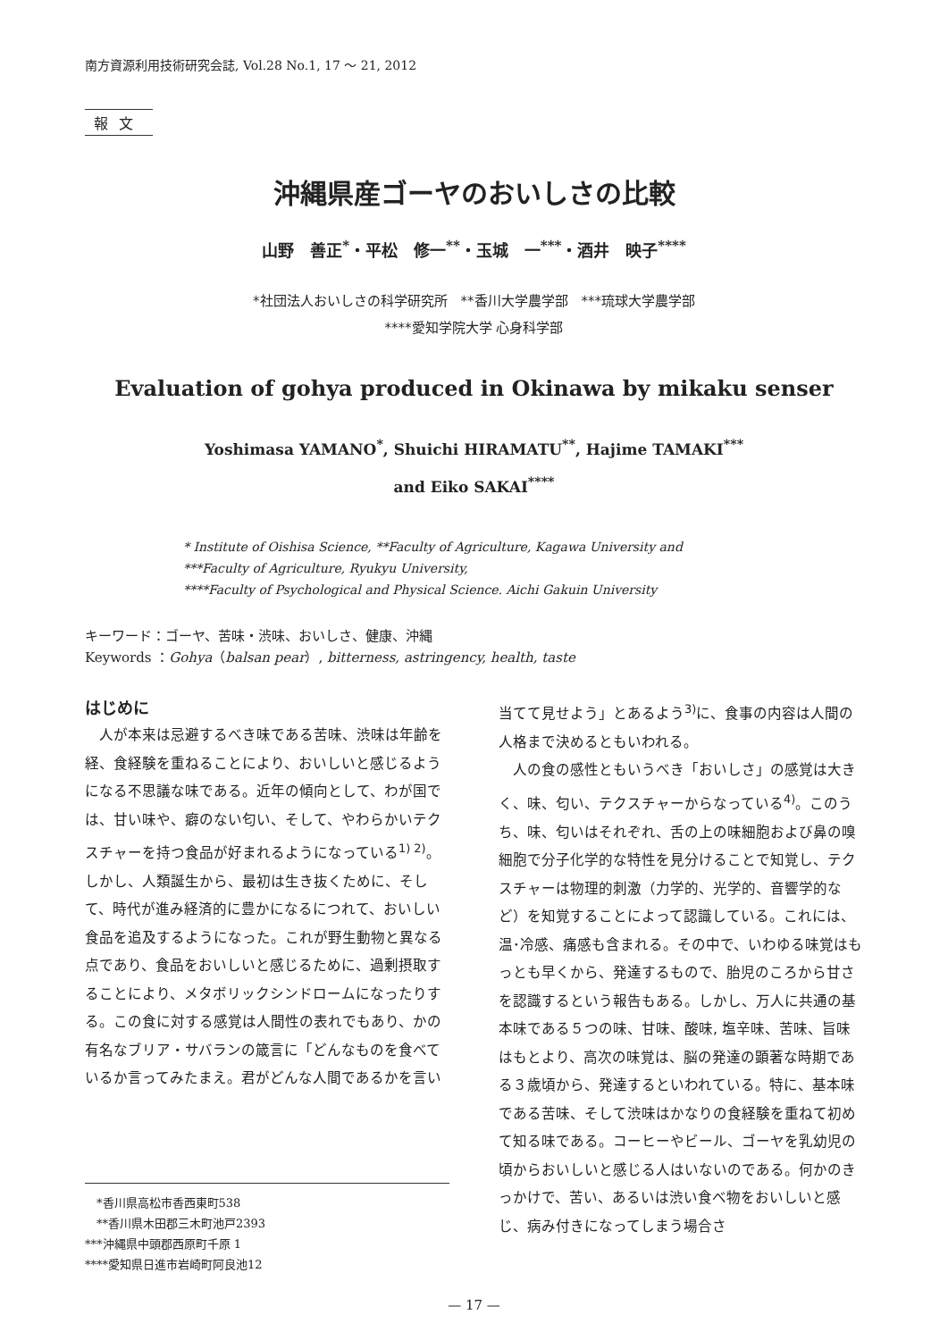南方資源利用技術研究会誌, Vol.28 No.1, 17 ～ 21, 2012
報文
沖縄県産ゴーヤのおいしさの比較
山野　善正<sup>*</sup>・平松　修一<sup>**</sup>・玉城　一<sup>***</sup>・酒井　映子<sup>****</sup>
*社団法人おいしさの科学研究所　**香川大学農学部　***琉球大学農学部
****愛知学院大学 心身科学部
Evaluation of gohya produced in Okinawa by mikaku senser
Yoshimasa YAMANO<sup>*</sup>, Shuichi HIRAMATU<sup>**</sup>, Hajime TAMAKI<sup>***</sup>
and Eiko SAKAI<sup>****</sup>
* Institute of Oishisa Science, **Faculty of Agriculture, Kagawa University and
***Faculty of Agriculture, Ryukyu University,
****Faculty of Psychological and Physical Science. Aichi Gakuin University
キーワード：ゴーヤ、苦味・渋味、おいしさ、健康、沖縄
Keywords ：Gohya（balsan pear）, bitterness, astringency, health, taste
はじめに
　人が本来は忌避するべき味である苦味、渋味は年齢を経、食経験を重ねることにより、おいしいと感じるようになる不思議な味である。近年の傾向として、わが国では、甘い味や、癖のない匂い、そして、やわらかいテクスチャーを持つ食品が好まれるようになっている<sup>1) 2)</sup>。しかし、人類誕生から、最初は生き抜くために、そして、時代が進み経済的に豊かになるにつれて、おいしい食品を追及するようになった。これが野生動物と異なる点であり、食品をおいしいと感じるために、過剰摂取することにより、メタボリックシンドロームになったりする。この食に対する感覚は人間性の表れでもあり、かの有名なブリア・サバランの箴言に「どんなものを食べているか言ってみたまえ。君がどんな人間であるかを言い
　*香川県高松市香西東町538
　**香川県木田郡三木町池戸2393
***沖縄県中頭郡西原町千原 1
****愛知県日進市岩崎町阿良池12
当てて見せよう」とあるよう<sup>3)</sup>に、食事の内容は人間の人格まで決めるともいわれる。
　人の食の感性ともいうべき「おいしさ」の感覚は大きく、味、匂い、テクスチャーからなっている<sup>4)</sup>。このうち、味、匂いはそれぞれ、舌の上の味細胞および鼻の嗅細胞で分子化学的な特性を見分けることで知覚し、テクスチャーは物理的刺激（力学的、光学的、音響学的など）を知覚することによって認識している。これには、温･冷感、痛感も含まれる。その中で、いわゆる味覚はもっとも早くから、発達するもので、胎児のころから甘さを認識するという報告もある。しかし、万人に共通の基本味である５つの味、甘味、酸味, 塩辛味、苦味、旨味はもとより、高次の味覚は、脳の発達の顕著な時期である３歳頃から、発達するといわれている。特に、基本味である苦味、そして渋味はかなりの食経験を重ねて初めて知る味である。コーヒーやビール、ゴーヤを乳幼児の頃からおいしいと感じる人はいないのである。何かのきっかけで、苦い、あるいは渋い食べ物をおいしいと感じ、病み付きになってしまう場合さ
— 17 —